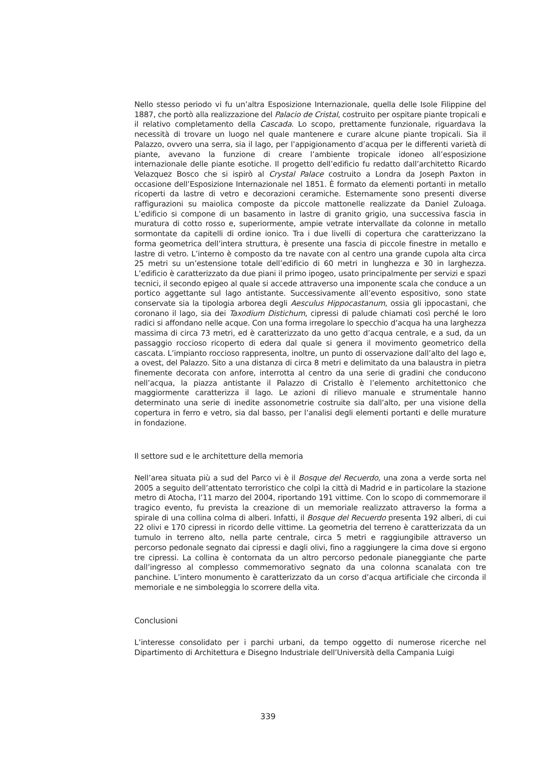Nello stesso periodo vi fu un’altra Esposizione Internazionale, quella delle Isole Filippine del 1887, che portò alla realizzazione del Palacio de Cristal, costruito per ospitare piante tropicali e il relativo completamento della Cascada. Lo scopo, prettamente funzionale, riguardava la necessità di trovare un luogo nel quale mantenere e curare alcune piante tropicali. Sia il Palazzo, ovvero una serra, sia il lago, per l’appigionamento d’acqua per le differenti varietà di piante, avevano la funzione di creare l’ambiente tropicale idoneo all’esposizione internazionale delle piante esotiche. Il progetto dell’edificio fu redatto dall’architetto Ricardo Velazquez Bosco che si ispirò al Crystal Palace costruito a Londra da Joseph Paxton in occasione dell’Esposizione Internazionale nel 1851. È formato da elementi portanti in metallo ricoperti da lastre di vetro e decorazioni ceramiche. Esternamente sono presenti diverse raffigurazioni su maiolica composte da piccole mattonelle realizzate da Daniel Zuloaga. L’edificio si compone di un basamento in lastre di granito grigio, una successiva fascia in muratura di cotto rosso e, superiormente, ampie vetrate intervallate da colonne in metallo sormontate da capitelli di ordine ionico. Tra i due livelli di copertura che caratterizzano la forma geometrica dell’intera struttura, è presente una fascia di piccole finestre in metallo e lastre di vetro. L’interno è composto da tre navate con al centro una grande cupola alta circa 25 metri su un’estensione totale dell’edificio di 60 metri in lunghezza e 30 in larghezza. L’edificio è caratterizzato da due piani il primo ipogeo, usato principalmente per servizi e spazi tecnici, il secondo epigeo al quale si accede attraverso una imponente scala che conduce a un portico aggettante sul lago antistante. Successivamente all’evento espositivo, sono state conservate sia la tipologia arborea degli Aesculus Hippocastanum, ossia gli ippocastani, che coronano il lago, sia dei Taxodium Distichum, cipressi di palude chiamati così perché le loro radici si affondano nelle acque. Con una forma irregolare lo specchio d’acqua ha una larghezza massima di circa 73 metri, ed è caratterizzato da uno getto d’acqua centrale, e a sud, da un passaggio roccioso ricoperto di edera dal quale si genera il movimento geometrico della cascata. L’impianto roccioso rappresenta, inoltre, un punto di osservazione dall’alto del lago e, a ovest, del Palazzo. Sito a una distanza di circa 8 metri e delimitato da una balaustra in pietra finemente decorata con anfore, interrotta al centro da una serie di gradini che conducono nell’acqua, la piazza antistante il Palazzo di Cristallo è l’elemento architettonico che maggiormente caratterizza il lago. Le azioni di rilievo manuale e strumentale hanno determinato una serie di inedite assonometrie costruite sia dall’alto, per una visione della copertura in ferro e vetro, sia dal basso, per l’analisi degli elementi portanti e delle murature in fondazione.
Il settore sud e le architetture della memoria
Nell’area situata più a sud del Parco vi è il Bosque del Recuerdo, una zona a verde sorta nel 2005 a seguito dell’attentato terroristico che colpì la città di Madrid e in particolare la stazione metro di Atocha, l’11 marzo del 2004, riportando 191 vittime. Con lo scopo di commemorare il tragico evento, fu prevista la creazione di un memoriale realizzato attraverso la forma a spirale di una collina colma di alberi. Infatti, il Bosque del Recuerdo presenta 192 alberi, di cui 22 olivi e 170 cipressi in ricordo delle vittime. La geometria del terreno è caratterizzata da un tumulo in terreno alto, nella parte centrale, circa 5 metri e raggiungibile attraverso un percorso pedonale segnato dai cipressi e dagli olivi, fino a raggiungere la cima dove si ergono tre cipressi. La collina è contornata da un altro percorso pedonale pianeggiante che parte dall’ingresso al complesso commemorativo segnato da una colonna scanalata con tre panchine. L’intero monumento è caratterizzato da un corso d’acqua artificiale che circonda il memoriale e ne simboleggia lo scorrere della vita.
Conclusioni
L’interesse consolidato per i parchi urbani, da tempo oggetto di numerose ricerche nel Dipartimento di Architettura e Disegno Industriale dell’Università della Campania Luigi
339